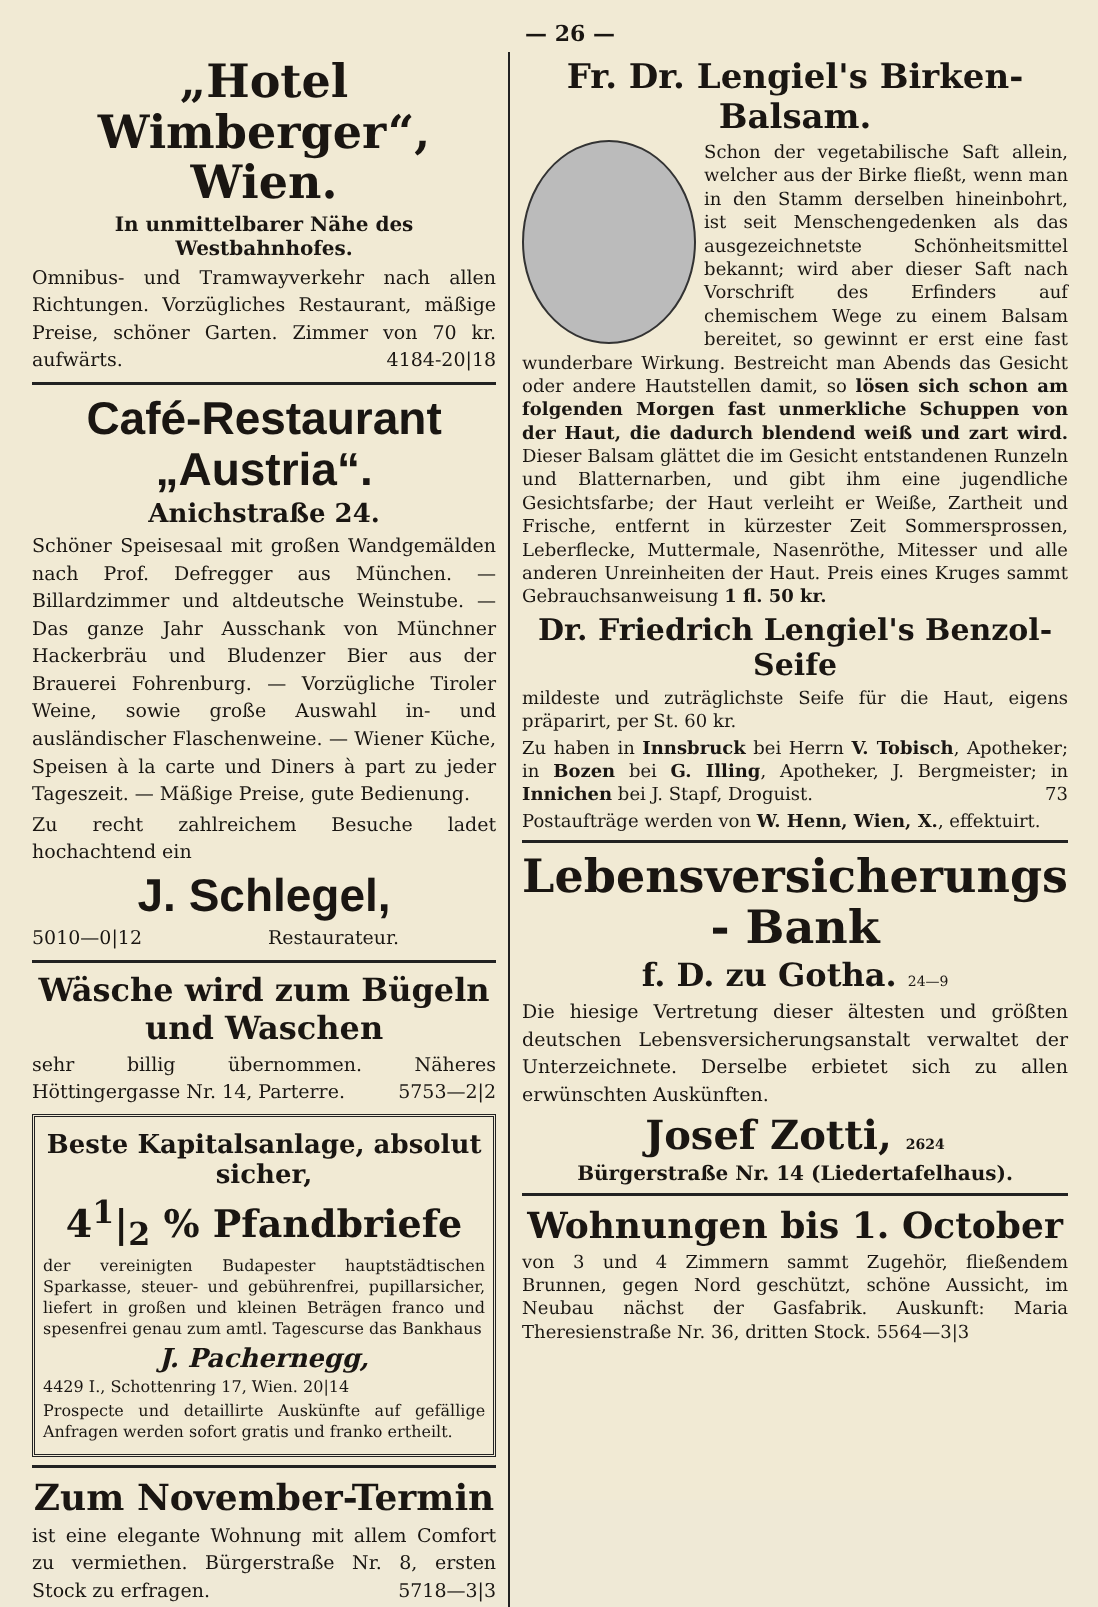— 26 —
„Hotel Wimberger“, Wien.
In unmittelbarer Nähe des Westbahnhofes.
Omnibus- und Tramwayverkehr nach allen Richtungen. Vorzügliches Restaurant, mäßige Preise, schöner Garten. Zimmer von 70 kr. aufwärts. 4184-20|18
Café-Restaurant „Austria“.
Anichstraße 24.
Schöner Speisesaal mit großen Wandgemälden nach Prof. Defregger aus München. — Billardzimmer und altdeutsche Weinstube. — Das ganze Jahr Ausschank von Münchner Hackerbräu und Bludenzer Bier aus der Brauerei Fohrenburg. — Vorzügliche Tiroler Weine, sowie große Auswahl in- und ausländischer Flaschenweine. — Wiener Küche, Speisen à la carte und Diners à part zu jeder Tageszeit. — Mäßige Preise, gute Bedienung.
Zu recht zahlreichem Besuche ladet hochachtend ein
J. Schlegel,
5010—0|12 Restaurateur.
Wäsche wird zum Bügeln und Waschen
sehr billig übernommen. Näheres Höttingergasse Nr. 14, Parterre. 5753—2|2
Beste Kapitalsanlage, absolut sicher,
4<sup>1</sup>|<sub>2</sub> % Pfandbriefe
der vereinigten Budapester hauptstädtischen Sparkasse, steuer- und gebührenfrei, pupillarsicher, liefert in großen und kleinen Beträgen franco und spesenfrei genau zum amtl. Tagescurse das Bankhaus
J. Pachernegg,
4429 I., Schottenring 17, Wien. 20|14
Prospecte und detaillirte Auskünfte auf gefällige Anfragen werden sofort gratis und franko ertheilt.
Zum November-Termin
ist eine elegante Wohnung mit allem Comfort zu vermiethen. Bürgerstraße Nr. 8, ersten Stock zu erfragen. 5718—3|3
Fr. Dr. Lengiel's Birken-Balsam.
Schon der vegetabilische Saft allein, welcher aus der Birke fließt, wenn man in den Stamm derselben hineinbohrt, ist seit Menschengedenken als das ausgezeichnetste Schönheitsmittel bekannt; wird aber dieser Saft nach Vorschrift des Erfinders auf chemischem Wege zu einem Balsam bereitet, so gewinnt er erst eine fast wunderbare Wirkung. Bestreicht man Abends das Gesicht oder andere Hautstellen damit, so lösen sich schon am folgenden Morgen fast unmerkliche Schuppen von der Haut, die dadurch blendend weiß und zart wird. Dieser Balsam glättet die im Gesicht entstandenen Runzeln und Blatternarben, und gibt ihm eine jugendliche Gesichtsfarbe; der Haut verleiht er Weiße, Zartheit und Frische, entfernt in kürzester Zeit Sommersprossen, Leberflecke, Muttermale, Nasenröthe, Mitesser und alle anderen Unreinheiten der Haut. Preis eines Kruges sammt Gebrauchsanweisung 1 fl. 50 kr.
Dr. Friedrich Lengiel's Benzol-Seife
mildeste und zuträglichste Seife für die Haut, eigens präparirt, per St. 60 kr.
Zu haben in Innsbruck bei Herrn V. Tobisch, Apotheker; in Bozen bei G. Illing, Apotheker, J. Bergmeister; in Innichen bei J. Stapf, Droguist. 73
Postaufträge werden von W. Henn, Wien, X., effektuirt.
Lebensversicherungs - Bank
f. D. zu Gotha. 24—9
Die hiesige Vertretung dieser ältesten und größten deutschen Lebensversicherungsanstalt verwaltet der Unterzeichnete. Derselbe erbietet sich zu allen erwünschten Auskünften.
Josef Zotti, 2624
Bürgerstraße Nr. 14 (Liedertafelhaus).
Wohnungen bis 1. October
von 3 und 4 Zimmern sammt Zugehör, fließendem Brunnen, gegen Nord geschützt, schöne Aussicht, im Neubau nächst der Gasfabrik. Auskunft: Maria Theresienstraße Nr. 36, dritten Stock. 5564—3|3